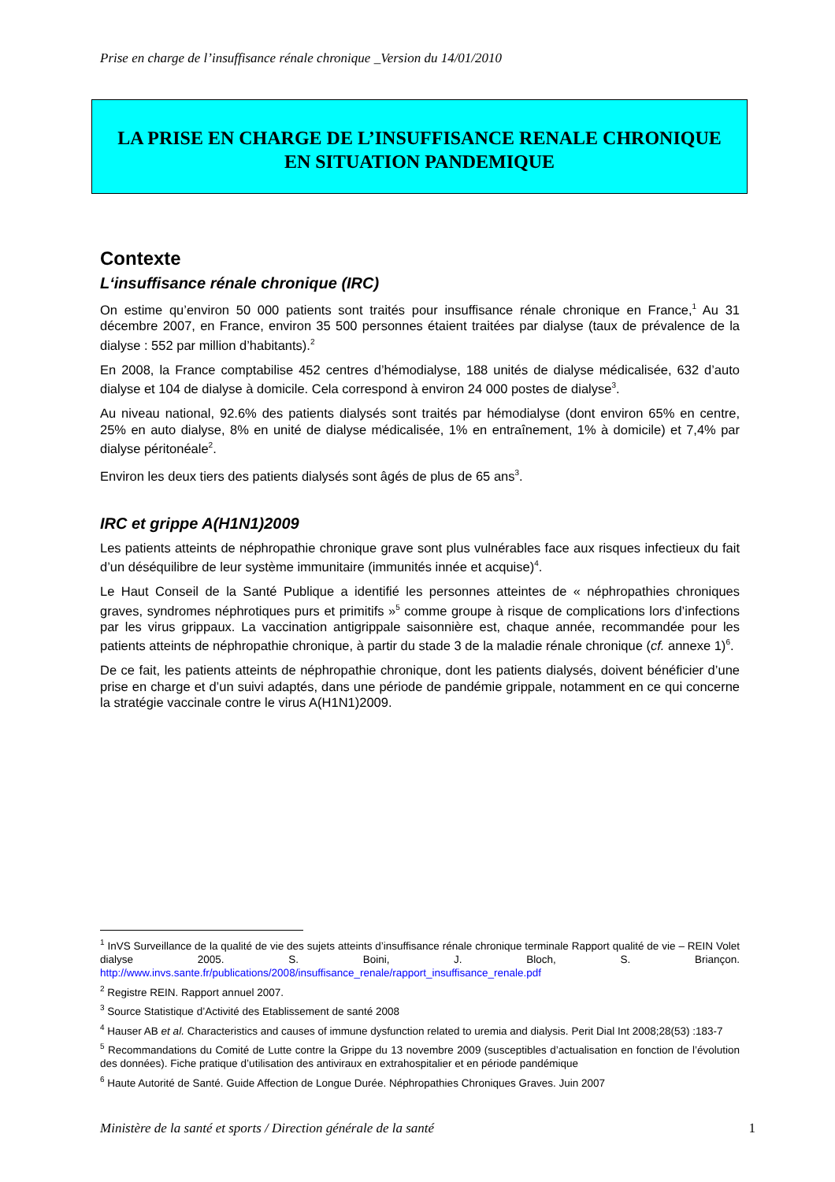Prise en charge de l’insuffisance rénale chronique _Version du 14/01/2010
LA PRISE EN CHARGE DE L’INSUFFISANCE RENALE CHRONIQUE
EN SITUATION PANDEMIQUE
Contexte
L‘insuffisance rénale chronique (IRC)
On estime qu’environ 50 000 patients sont traités pour insuffisance rénale chronique en France,<sup>1</sup> Au 31 décembre 2007, en France, environ 35 500 personnes étaient traitées par dialyse (taux de prévalence de la dialyse : 552 par million d’habitants).<sup>2</sup>
En 2008, la France comptabilise 452 centres d’hémodialyse, 188 unités de dialyse médicalisée, 632 d’auto dialyse et 104 de dialyse à domicile. Cela correspond à environ 24 000 postes de dialyse<sup>3</sup>.
Au niveau national, 92.6% des patients dialysés sont traités par hémodialyse (dont environ 65% en centre, 25% en auto dialyse, 8% en unité de dialyse médicalisée, 1% en entraînement, 1% à domicile) et 7,4% par dialyse péritonéale<sup>2</sup>.
Environ les deux tiers des patients dialysés sont âgés de plus de 65 ans<sup>3</sup>.
IRC et grippe A(H1N1)2009
Les patients atteints de néphropathie chronique grave sont plus vulnérables face aux risques infectieux du fait d’un déséquilibre de leur système immunitaire (immunités innée et acquise)<sup>4</sup>.
Le Haut Conseil de la Santé Publique a identifié les personnes atteintes de « néphropathies chroniques graves, syndromes néphrotiques purs et primitifs »<sup>5</sup> comme groupe à risque de complications lors d’infections par les virus grippaux. La vaccination antigrippale saisonnière est, chaque année, recommandée pour les patients atteints de néphropathie chronique, à partir du stade 3 de la maladie rénale chronique (cf. annexe 1)<sup>6</sup>.
De ce fait, les patients atteints de néphropathie chronique, dont les patients dialysés, doivent bénéficier d’une prise en charge et d’un suivi adaptés, dans une période de pandémie grippale, notamment en ce qui concerne la stratégie vaccinale contre le virus A(H1N1)2009.
<sup>1</sup> InVS Surveillance de la qualité de vie des sujets atteints d’insuffisance rénale chronique terminale Rapport qualité de vie – REIN Volet dialyse 2005. S. Boini, J. Bloch, S. Briançon. http://www.invs.sante.fr/publications/2008/insuffisance_renale/rapport_insuffisance_renale.pdf
<sup>2</sup> Registre REIN. Rapport annuel 2007.
<sup>3</sup> Source Statistique d’Activité des Etablissement de santé 2008
<sup>4</sup> Hauser AB et al. Characteristics and causes of immune dysfunction related to uremia and dialysis. Perit Dial Int 2008;28(53) :183-7
<sup>5</sup> Recommandations du Comité de Lutte contre la Grippe du 13 novembre 2009 (susceptibles d’actualisation en fonction de l’évolution des données). Fiche pratique d’utilisation des antiviraux en extrahospitalier et en période pandémique
<sup>6</sup> Haute Autorité de Santé. Guide Affection de Longue Durée. Néphropathies Chroniques Graves. Juin 2007
Ministère de la santé et sports / Direction générale de la santé 1